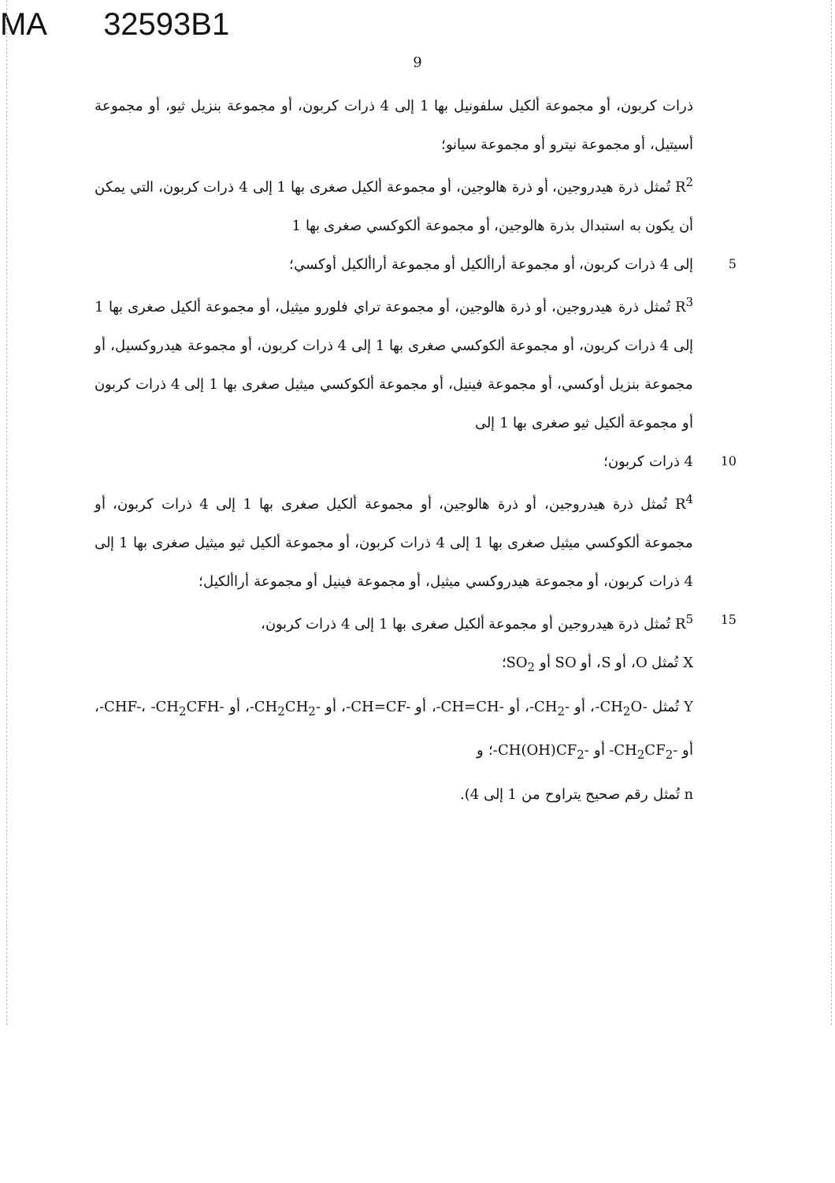MA 32593B1
9
ذرات كربون، أو مجموعة ألكيل سلفونيل بها 1 إلى 4 ذرات كربون، أو مجموعة بنزيل ثيو، أو مجموعة أسيتيل، أو مجموعة نيترو أو مجموعة سيانو؛
R<sup>2</sup> تُمثل ذرة هيدروجين، أو ذرة هالوجين، أو مجموعة ألكيل صغرى بها 1 إلى 4 ذرات كربون، التي يمكن أن يكون به استبدال بذرة هالوجين، أو مجموعة ألكوكسي صغرى بها 1
5 إلى 4 ذرات كربون، أو مجموعة أراألكيل أو مجموعة أراألكيل أوكسي؛
R<sup>3</sup> تُمثل ذرة هيدروجين، أو ذرة هالوجين، أو مجموعة تراي فلورو ميثيل، أو مجموعة ألكيل صغرى بها 1 إلى 4 ذرات كربون، أو مجموعة ألكوكسي صغرى بها 1 إلى 4 ذرات كربون، أو مجموعة هيدروكسيل، أو مجموعة بنزيل أوكسي، أو مجموعة فينيل، أو مجموعة ألكوكسي ميثيل صغرى بها 1 إلى 4 ذرات كربون أو مجموعة ألكيل ثيو صغرى بها 1 إلى
10 4 ذرات كربون؛
R<sup>4</sup> تُمثل ذرة هيدروجين، أو ذرة هالوجين، أو مجموعة ألكيل صغرى بها 1 إلى 4 ذرات كربون، أو مجموعة ألكوكسي ميثيل صغرى بها 1 إلى 4 ذرات كربون، أو مجموعة ألكيل ثيو ميثيل صغرى بها 1 إلى 4 ذرات كربون، أو مجموعة هيدروكسي ميثيل، أو مجموعة فينيل أو مجموعة أراألكيل؛
15 R<sup>5</sup> تُمثل ذرة هيدروجين أو مجموعة ألكيل صغرى بها 1 إلى 4 ذرات كربون،
X تُمثل O، أو S، أو SO أو SO<sub>2</sub>؛
Y تُمثل ‎-CH<sub>2</sub>O-‎، أو ‎-CH<sub>2</sub>-‎، أو ‎-CH=CH-‎، أو ‎-CH=CF-‎، أو ‎-CH<sub>2</sub>CH<sub>2</sub>-‎، أو ‎-CHF-‎، ‎-CH<sub>2</sub>CFH-‎، أو ‎-CH<sub>2</sub>CF<sub>2</sub>-‎ أو ‎-CH(OH)CF<sub>2</sub>-‎؛ و
n تُمثل رقم صحيح يتراوح من 1 إلى 4).